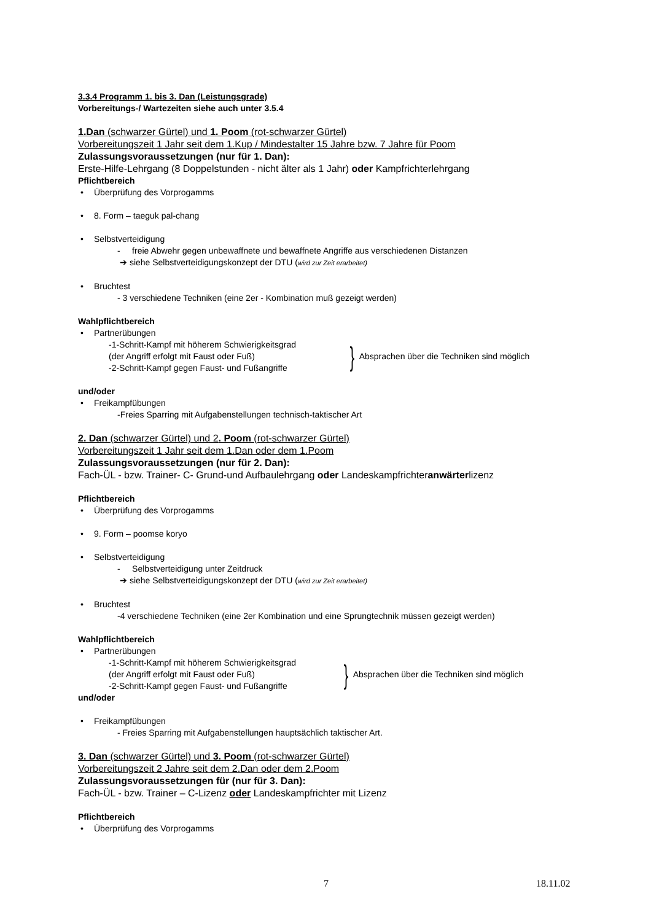3.3.4 Programm 1. bis 3. Dan (Leistungsgrade)
Vorbereitungs-/ Wartezeiten siehe auch unter 3.5.4
1.Dan (schwarzer Gürtel) und 1. Poom (rot-schwarzer Gürtel)
Vorbereitungszeit 1 Jahr seit dem 1.Kup / Mindestalter 15 Jahre bzw. 7 Jahre für Poom
Zulassungsvoraussetzungen (nur für 1. Dan):
Erste-Hilfe-Lehrgang (8 Doppelstunden - nicht älter als 1 Jahr) oder Kampfrichterlehrgang
Pflichtbereich
• Überprüfung des Vorprogamms
• 8. Form – taeguk pal-chang
• Selbstverteidigung
- freie Abwehr gegen unbewaffnete und bewaffnete Angriffe aus verschiedenen Distanzen
➔ siehe Selbstverteidigungskonzept der DTU (wird zur Zeit erarbeitet)
• Bruchtest
- 3 verschiedene Techniken (eine 2er - Kombination muß gezeigt werden)
Wahlpflichtbereich
• Partnerübungen
-1-Schritt-Kampf mit höherem Schwierigkeitsgrad
(der Angriff erfolgt mit Faust oder Fuß)
-2-Schritt-Kampf gegen Faust- und Fußangriffe
}
Absprachen über die Techniken sind möglich
und/oder
• Freikampfübungen
-Freies Sparring mit Aufgabenstellungen technisch-taktischer Art
2. Dan (schwarzer Gürtel) und 2. Poom (rot-schwarzer Gürtel)
Vorbereitungszeit 1 Jahr seit dem 1.Dan oder dem 1.Poom
Zulassungsvoraussetzungen (nur für 2. Dan):
Fach-ÜL - bzw. Trainer- C- Grund-und Aufbaulehrgang oder Landeskampfrichteranwärterlizenz
Pflichtbereich
• Überprüfung des Vorprogamms
• 9. Form – poomse koryo
• Selbstverteidigung
- Selbstverteidigung unter Zeitdruck
➔ siehe Selbstverteidigungskonzept der DTU (wird zur Zeit erarbeitet)
• Bruchtest
-4 verschiedene Techniken (eine 2er Kombination und eine Sprungtechnik müssen gezeigt werden)
Wahlpflichtbereich
• Partnerübungen
-1-Schritt-Kampf mit höherem Schwierigkeitsgrad
(der Angriff erfolgt mit Faust oder Fuß)
-2-Schritt-Kampf gegen Faust- und Fußangriffe
}
Absprachen über die Techniken sind möglich
und/oder
• Freikampfübungen
- Freies Sparring mit Aufgabenstellungen hauptsächlich taktischer Art.
3. Dan (schwarzer Gürtel) und 3. Poom (rot-schwarzer Gürtel)
Vorbereitungszeit 2 Jahre seit dem 2.Dan oder dem 2.Poom
Zulassungsvoraussetzungen für (nur für 3. Dan):
Fach-ÜL - bzw. Trainer – C-Lizenz oder Landeskampfrichter mit Lizenz
Pflichtbereich
• Überprüfung des Vorprogamms
7 18.11.02